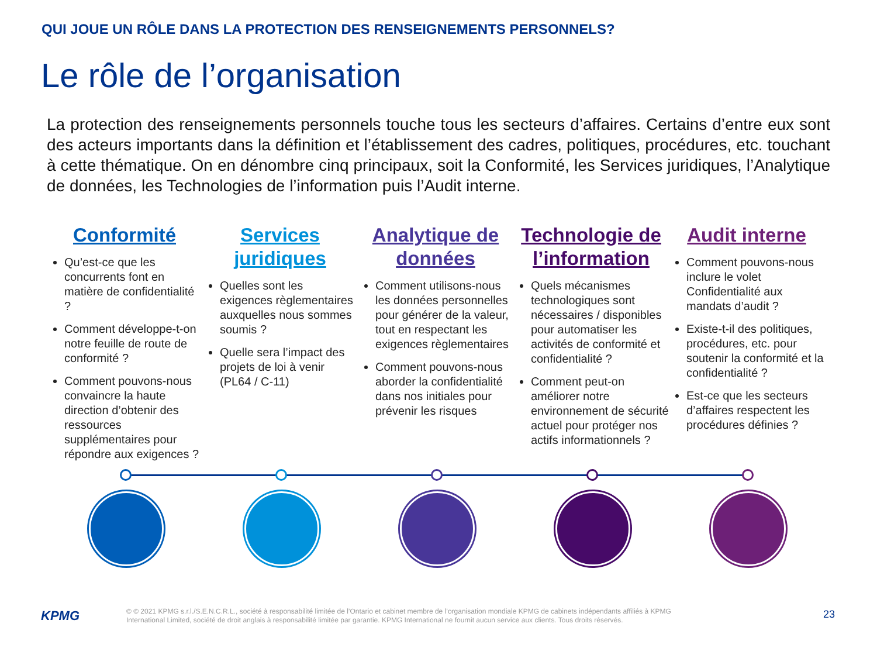QUI JOUE UN RÔLE DANS LA PROTECTION DES RENSEIGNEMENTS PERSONNELS?
Le rôle de l’organisation
La protection des renseignements personnels touche tous les secteurs d’affaires. Certains d’entre eux sont des acteurs importants dans la définition et l’établissement des cadres, politiques, procédures, etc. touchant à cette thématique. On en dénombre cinq principaux, soit la Conformité, les Services juridiques, l’Analytique de données, les Technologies de l’information puis l’Audit interne.
Conformité
Qu’est-ce que les concurrents font en matière de confidentialité ?
Comment développe-t-on notre feuille de route de conformité ?
Comment pouvons-nous convaincre la haute direction d’obtenir des ressources supplémentaires pour répondre aux exigences ?
Services juridiques
Quelles sont les exigences règlementaires auxquelles nous sommes soumis ?
Quelle sera l’impact des projets de loi à venir (PL64 / C-11)
Analytique de données
Comment utilisons-nous les données personnelles pour générer de la valeur, tout en respectant les exigences règlementaires
Comment pouvons-nous aborder la confidentialité dans nos initiales pour prévenir les risques
Technologie de l’information
Quels mécanismes technologiques sont nécessaires / disponibles pour automatiser les activités de conformité et confidentialité ?
Comment peut-on améliorer notre environnement de sécurité actuel pour protéger nos actifs informationnels ?
Audit interne
Comment pouvons-nous inclure le volet Confidentialité aux mandats d’audit ?
Existe-t-il des politiques, procédures, etc. pour soutenir la conformité et la confidentialité ?
Est-ce que les secteurs d’affaires respectent les procédures définies ?
KPMG
© © 2021 KPMG s.r.l./S.E.N.C.R.L., société à responsabilité limitée de l’Ontario et cabinet membre de l’organisation mondiale KPMG de cabinets indépendants affiliés à KPMG International Limited, société de droit anglais à responsabilité limitée par garantie. KPMG International ne fournit aucun service aux clients. Tous droits réservés.
23